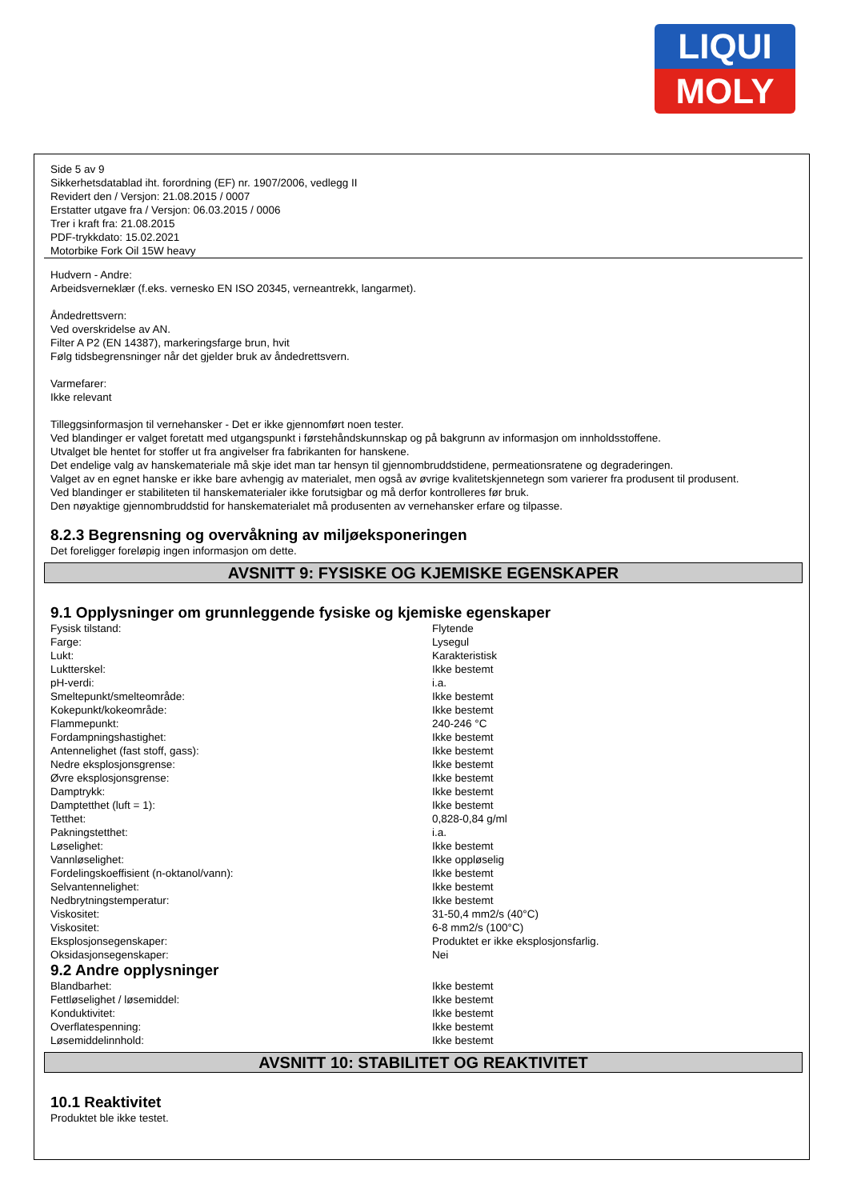LIQUI
MOLY
Side 5 av 9
Sikkerhetsdatablad iht. forordning (EF) nr. 1907/2006, vedlegg II
Revidert den / Versjon: 21.08.2015 / 0007
Erstatter utgave fra / Versjon: 06.03.2015 / 0006
Trer i kraft fra: 21.08.2015
PDF-trykkdato: 15.02.2021
Motorbike Fork Oil 15W heavy
Hudvern - Andre:
Arbeidsverneklær (f.eks. vernesko EN ISO 20345, verneantrekk, langarmet).
Åndedrettsvern:
Ved overskridelse av AN.
Filter A P2 (EN 14387), markeringsfarge brun, hvit
Følg tidsbegrensninger når det gjelder bruk av åndedrettsvern.
Varmefarer:
Ikke relevant
Tilleggsinformasjon til vernehansker - Det er ikke gjennomført noen tester.
Ved blandinger er valget foretatt med utgangspunkt i førstehåndskunnskap og på bakgrunn av informasjon om innholdsstoffene.
Utvalget ble hentet for stoffer ut fra angivelser fra fabrikanten for hanskene.
Det endelige valg av hanskemateriale må skje idet man tar hensyn til gjennombruddstidene, permeationsratene og degraderingen.
Valget av en egnet hanske er ikke bare avhengig av materialet, men også av øvrige kvalitetskjennetegn som varierer fra produsent til produsent.
Ved blandinger er stabiliteten til hanskematerialer ikke forutsigbar og må derfor kontrolleres før bruk.
Den nøyaktige gjennombruddstid for hanskematerialet må produsenten av vernehansker erfare og tilpasse.
8.2.3 Begrensning og overvåkning av miljøeksponeringen
Det foreligger foreløpig ingen informasjon om dette.
AVSNITT 9: FYSISKE OG KJEMISKE EGENSKAPER
9.1 Opplysninger om grunnleggende fysiske og kjemiske egenskaper
| Fysisk tilstand: | Flytende |
| Farge: | Lysegul |
| Lukt: | Karakteristisk |
| Luktterskel: | Ikke bestemt |
| pH-verdi: | i.a. |
| Smeltepunkt/smelteområde: | Ikke bestemt |
| Kokepunkt/kokeområde: | Ikke bestemt |
| Flammepunkt: | 240-246 °C |
| Fordampningshastighet: | Ikke bestemt |
| Antennelighet (fast stoff, gass): | Ikke bestemt |
| Nedre eksplosjonsgrense: | Ikke bestemt |
| Øvre eksplosjonsgrense: | Ikke bestemt |
| Damptrykk: | Ikke bestemt |
| Damptetthet (luft = 1): | Ikke bestemt |
| Tetthet: | 0,828-0,84 g/ml |
| Pakningstetthet: | i.a. |
| Løselighet: | Ikke bestemt |
| Vannløselighet: | Ikke oppløselig |
| Fordelingskoeffisient (n-oktanol/vann): | Ikke bestemt |
| Selvantennelighet: | Ikke bestemt |
| Nedbrytningstemperatur: | Ikke bestemt |
| Viskositet: | 31-50,4 mm2/s (40°C) |
| Viskositet: | 6-8 mm2/s (100°C) |
| Eksplosjonsegenskaper: | Produktet er ikke eksplosjonsfarlig. |
| Oksidasjonsegenskaper: | Nei |
9.2 Andre opplysninger
| Blandbarhet: | Ikke bestemt |
| Fettløselighet / løsemiddel: | Ikke bestemt |
| Konduktivitet: | Ikke bestemt |
| Overflatespenning: | Ikke bestemt |
| Løsemiddelinnhold: | Ikke bestemt |
AVSNITT 10: STABILITET OG REAKTIVITET
10.1 Reaktivitet
Produktet ble ikke testet.